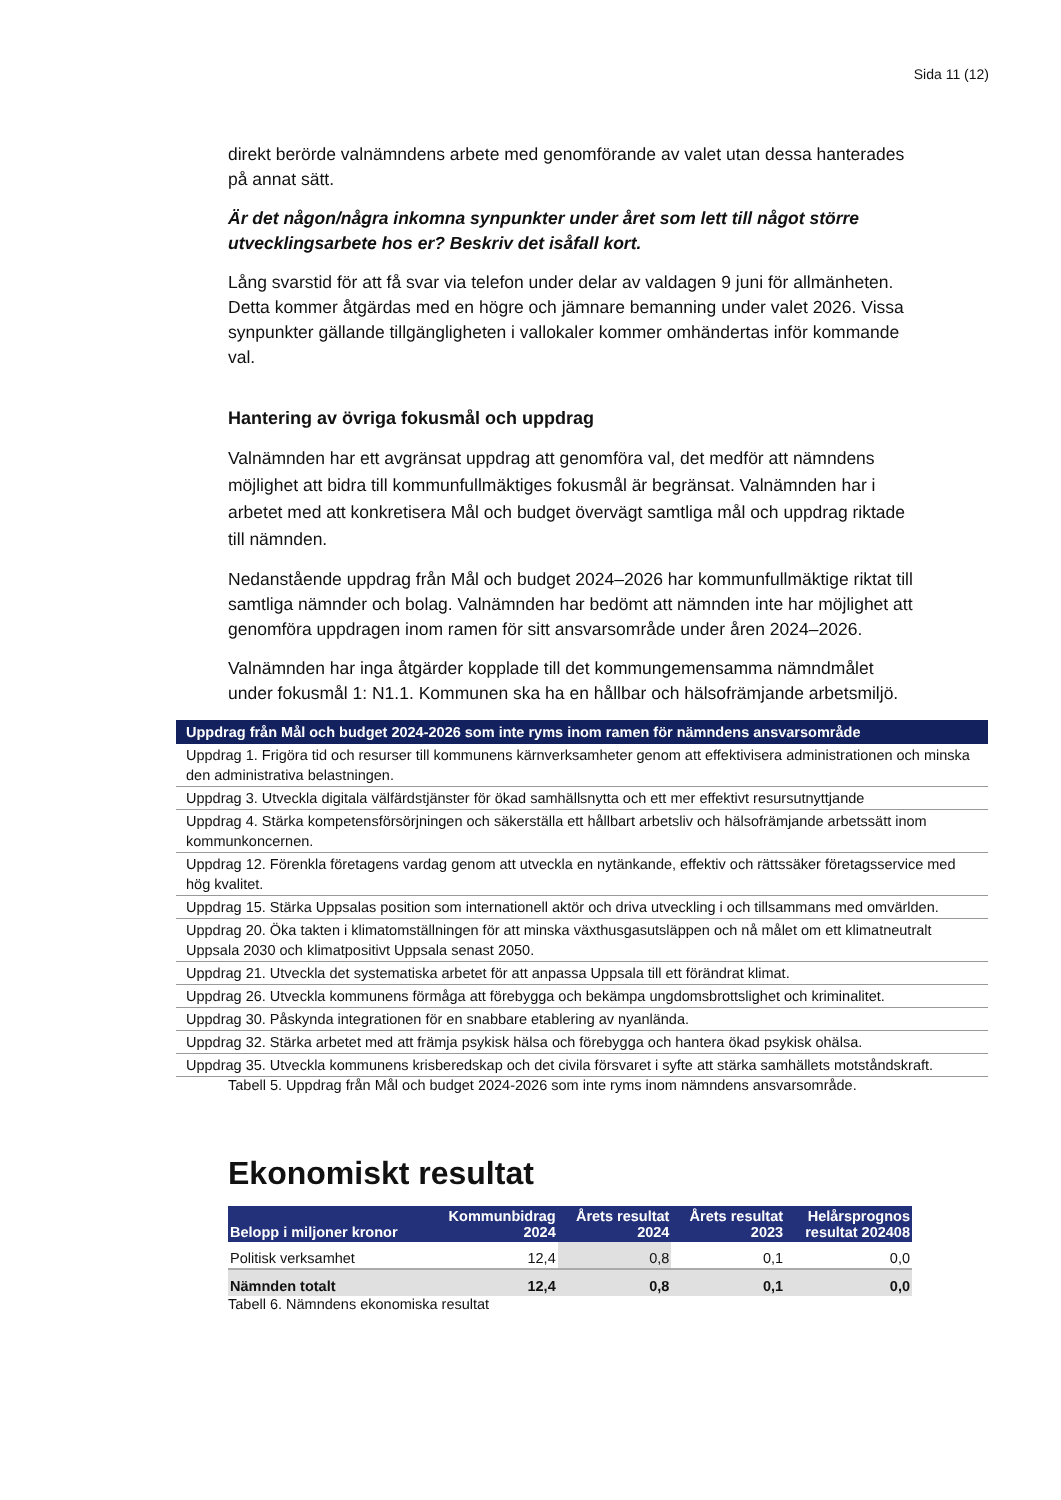Sida 11 (12)
direkt berörde valnämndens arbete med genomförande av valet utan dessa hanterades på annat sätt.
Är det någon/några inkomna synpunkter under året som lett till något större utvecklingsarbete hos er? Beskriv det isåfall kort.
Lång svarstid för att få svar via telefon under delar av valdagen 9 juni för allmänheten. Detta kommer åtgärdas med en högre och jämnare bemanning under valet 2026. Vissa synpunkter gällande tillgängligheten i vallokaler kommer omhändertas inför kommande val.
Hantering av övriga fokusmål och uppdrag
Valnämnden har ett avgränsat uppdrag att genomföra val, det medför att nämndens möjlighet att bidra till kommunfullmäktiges fokusmål är begränsat. Valnämnden har i arbetet med att konkretisera Mål och budget övervägt samtliga mål och uppdrag riktade till nämnden.
Nedanstående uppdrag från Mål och budget 2024–2026 har kommunfullmäktige riktat till samtliga nämnder och bolag. Valnämnden har bedömt att nämnden inte har möjlighet att genomföra uppdragen inom ramen för sitt ansvarsområde under åren 2024–2026.
Valnämnden har inga åtgärder kopplade till det kommungemensamma nämndmålet under fokusmål 1: N1.1. Kommunen ska ha en hållbar och hälsofrämjande arbetsmiljö.
| Uppdrag från Mål och budget 2024-2026 som inte ryms inom ramen för nämndens ansvarsområde |
| --- |
| Uppdrag 1. Frigöra tid och resurser till kommunens kärnverksamheter genom att effektivisera administrationen och minska den administrativa belastningen. |
| Uppdrag 3. Utveckla digitala välfärdstjänster för ökad samhällsnytta och ett mer effektivt resursutnyttjande |
| Uppdrag 4. Stärka kompetensförsörjningen och säkerställa ett hållbart arbetsliv och hälsofrämjande arbetssätt inom kommunkoncernen. |
| Uppdrag 12. Förenkla företagens vardag genom att utveckla en nytänkande, effektiv och rättssäker företagsservice med hög kvalitet. |
| Uppdrag 15. Stärka Uppsalas position som internationell aktör och driva utveckling i och tillsammans med omvärlden. |
| Uppdrag 20. Öka takten i klimatomställningen för att minska växthusgasutsläppen och nå målet om ett klimatneutralt Uppsala 2030 och klimatpositivt Uppsala senast 2050. |
| Uppdrag 21. Utveckla det systematiska arbetet för att anpassa Uppsala till ett förändrat klimat. |
| Uppdrag 26. Utveckla kommunens förmåga att förebygga och bekämpa ungdomsbrottslighet och kriminalitet. |
| Uppdrag 30. Påskynda integrationen för en snabbare etablering av nyanlända. |
| Uppdrag 32. Stärka arbetet med att främja psykisk hälsa och förebygga och hantera ökad psykisk ohälsa. |
| Uppdrag 35. Utveckla kommunens krisberedskap och det civila försvaret i syfte att stärka samhällets motståndskraft. |
Tabell 5. Uppdrag från Mål och budget 2024-2026 som inte ryms inom nämndens ansvarsområde.
Ekonomiskt resultat
| Belopp i miljoner kronor | Kommunbidrag 2024 | Årets resultat 2024 | Årets resultat 2023 | Helårsprognos resultat 202408 |
| --- | --- | --- | --- | --- |
| Politisk verksamhet | 12,4 | 0,8 | 0,1 | 0,0 |
| Nämnden totalt | 12,4 | 0,8 | 0,1 | 0,0 |
Tabell 6. Nämndens ekonomiska resultat